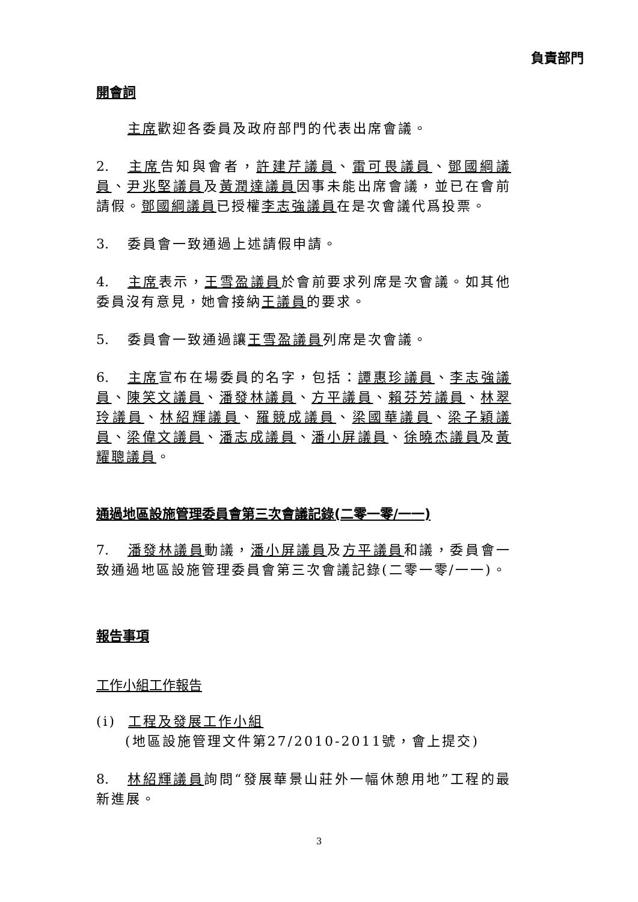負責部門
開會詞
主席歡迎各委員及政府部門的代表出席會議。
2. 主席告知與會者，許建芹議員、雷可畏議員、鄧國綱議員、尹兆堅議員及黃潤達議員因事未能出席會議，並已在會前請假。鄧國綱議員已授權李志強議員在是次會議代爲投票。
3. 委員會一致通過上述請假申請。
4. 主席表示，王雪盈議員於會前要求列席是次會議。如其他委員沒有意見，她會接納王議員的要求。
5. 委員會一致通過讓王雪盈議員列席是次會議。
6. 主席宣布在場委員的名字，包括：譚惠珍議員、李志強議員、陳笑文議員、潘發林議員、方平議員、賴芬芳議員、林翠玲議員、林紹輝議員、羅競成議員、梁國華議員、梁子穎議員、梁偉文議員、潘志成議員、潘小屏議員、徐曉杰議員及黃耀聰議員。
通過地區設施管理委員會第三次會議記錄(二零一零/一一)
7. 潘發林議員動議，潘小屏議員及方平議員和議，委員會一致通過地區設施管理委員會第三次會議記錄(二零一零/一一)。
報告事項
工作小組工作報告
(i) 工程及發展工作小組
(地區設施管理文件第27/2010-2011號，會上提交)
8. 林紹輝議員詢問“發展華景山莊外一幅休憩用地”工程的最新進展。
3